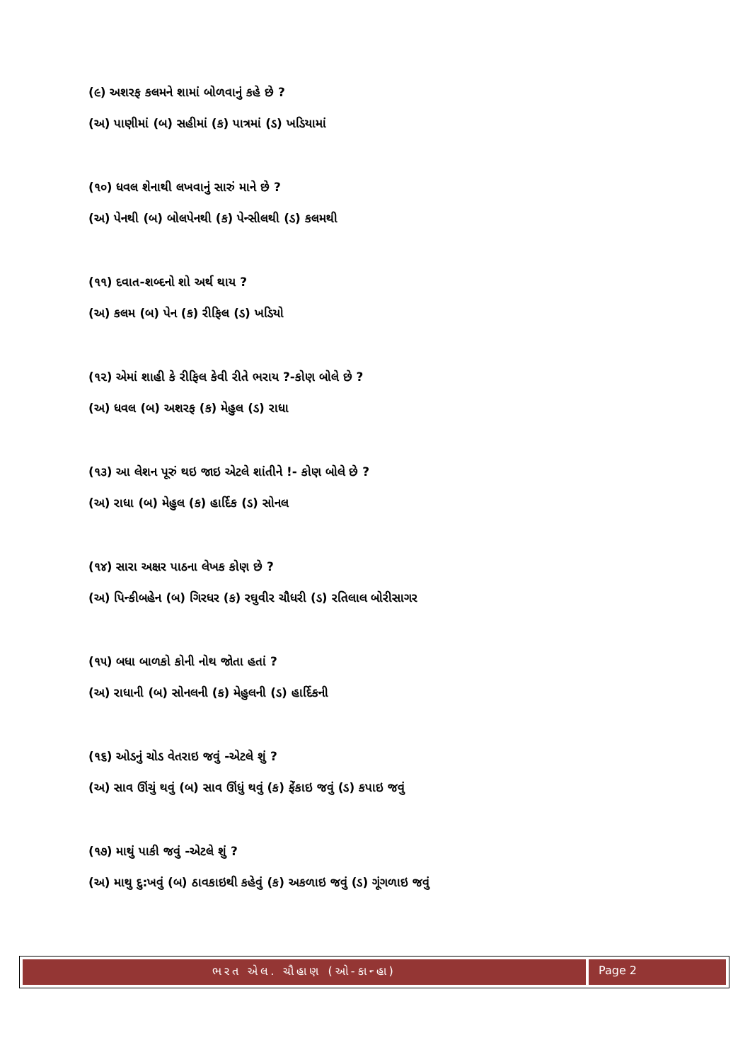(૯) અશરફ કલમને શામાં બોળવાનું કહે છે ?
(અ) પાણીમાં (બ) સહીમાં (ક) પાત્રમાં (ડ) ખડિયામાં
(૧૦) ધવલ શેનાથી લખવાનું સારું માને છે ?
(અ) પેનથી (બ) બોલપેનથી (ક) પેન્સીલથી (ડ) કલમથી
(૧૧) દવાત-શબ્દનો શો અર્થ થાય ?
(અ) કલમ (બ) પેન (ક) રીફિલ (ડ) ખડિયો
(૧૨) એમાં શાહી કે રીફિલ કેવી રીતે ભરાય ?-કોણ બોલે છે ?
(અ) ધવલ (બ) અશરફ (ક) મેહુલ (ડ) રાધા
(૧૩) આ લેશન પૂરું થઇ જાઇ એટલે શાંતીને !- કોણ બોલે છે ?
(અ) રાધા (બ) મેહુલ (ક) હાર્દિક (ડ) સોનલ
(૧૪) સારા અક્ષર પાઠના લેખક કોણ છે ?
(અ) પિન્કીબહેન (બ) ગિરધર (ક) રઘુવીર ચૌધરી (ડ) રતિલાલ બોરીસાગર
(૧૫) બધા બાળકો કોની નોથ જોતા હતાં ?
(અ) રાધાની (બ) સોનલની (ક) મેહુલની (ડ) હાર્દિકની
(૧૬) ઓડનું ચોડ વેતરાઇ જવું -એટલે શું ?
(અ) સાવ ઊંચું થવું (બ) સાવ ઊંધું થવું (ક) ફેંકાઇ જવું (ડ) કપાઇ જવું
(૧૭) માથું પાકી જવું -એટલે શું ?
(અ) માથુ દુ:ખવું (બ) ઠાવકાઇથી કહેવું (ક) અકળાઇ જવું (ડ) ગૂંગળાઇ જવું
ભરત એલ. ચૌહાણ (ઓ-કાન્હા)
Page 2